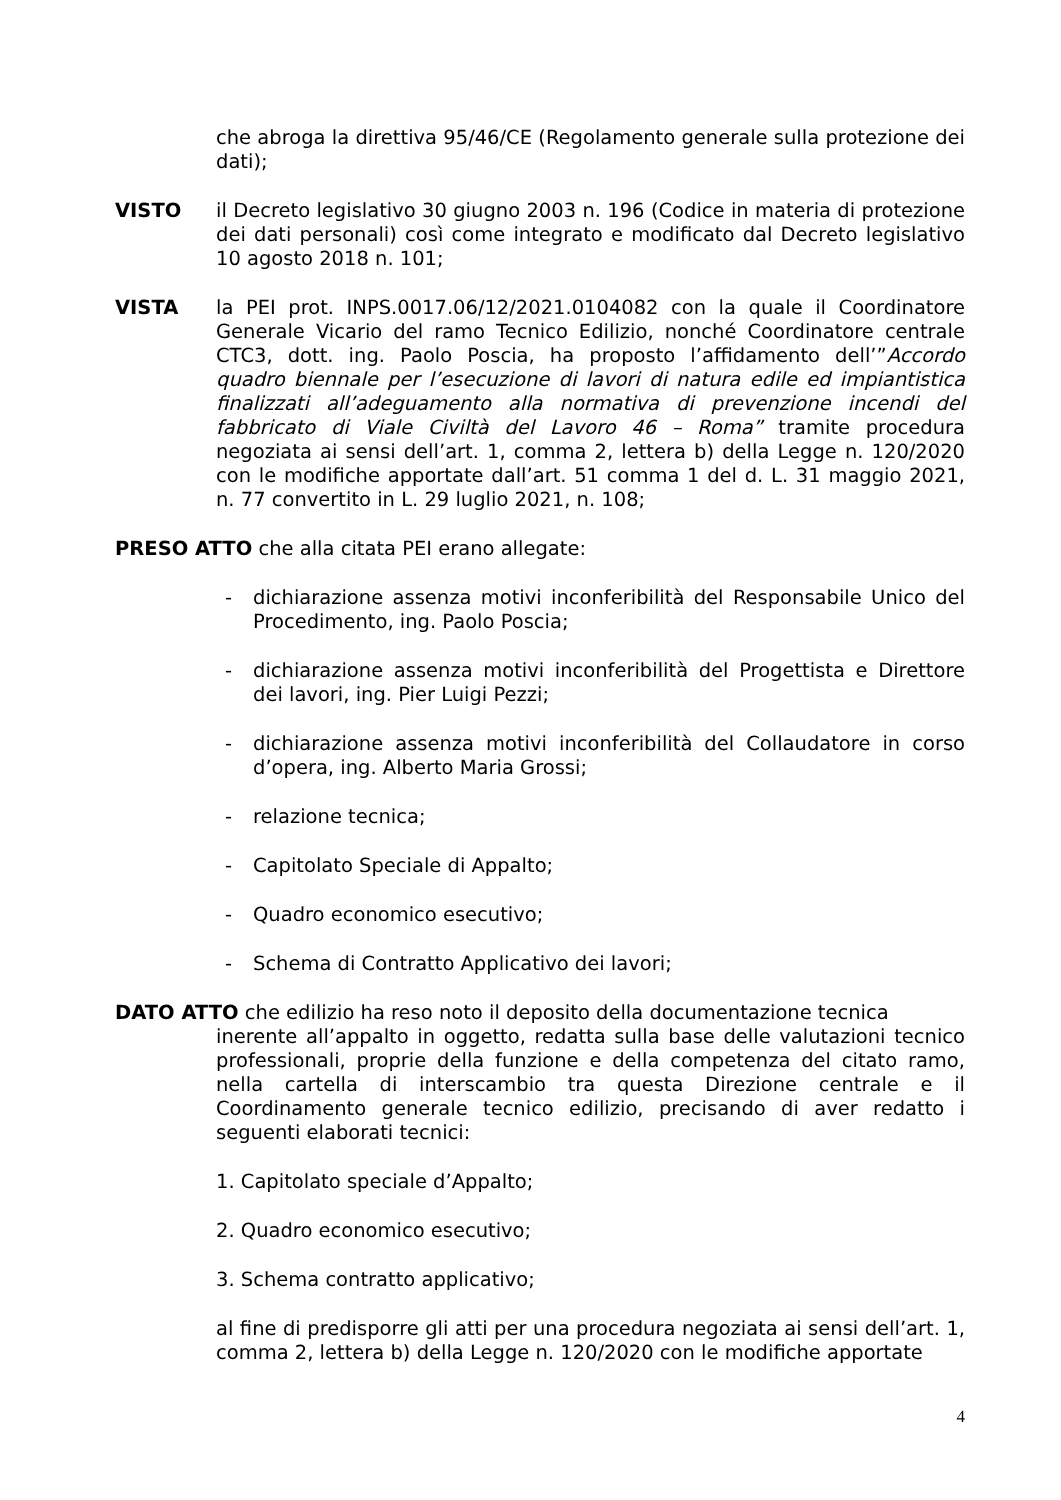che abroga la direttiva 95/46/CE (Regolamento generale sulla protezione dei dati);
VISTO il Decreto legislativo 30 giugno 2003 n. 196 (Codice in materia di protezione dei dati personali) così come integrato e modificato dal Decreto legislativo 10 agosto 2018 n. 101;
VISTA la PEI prot. INPS.0017.06/12/2021.0104082 con la quale il Coordinatore Generale Vicario del ramo Tecnico Edilizio, nonché Coordinatore centrale CTC3, dott. ing. Paolo Poscia, ha proposto l’affidamento dell’”Accordo quadro biennale per l’esecuzione di lavori di natura edile ed impiantistica finalizzati all’adeguamento alla normativa di prevenzione incendi del fabbricato di Viale Civiltà del Lavoro 46 – Roma” tramite procedura negoziata ai sensi dell’art. 1, comma 2, lettera b) della Legge n. 120/2020 con le modifiche apportate dall’art. 51 comma 1 del d. L. 31 maggio 2021, n. 77 convertito in L. 29 luglio 2021, n. 108;
PRESO ATTO che alla citata PEI erano allegate:
- dichiarazione assenza motivi inconferibilità del Responsabile Unico del Procedimento, ing. Paolo Poscia;
- dichiarazione assenza motivi inconferibilità del Progettista e Direttore dei lavori, ing. Pier Luigi Pezzi;
- dichiarazione assenza motivi inconferibilità del Collaudatore in corso d’opera, ing. Alberto Maria Grossi;
- relazione tecnica;
- Capitolato Speciale di Appalto;
- Quadro economico esecutivo;
- Schema di Contratto Applicativo dei lavori;
DATO ATTO che edilizio ha reso noto il deposito della documentazione tecnica
inerente all’appalto in oggetto, redatta sulla base delle valutazioni tecnico professionali, proprie della funzione e della competenza del citato ramo, nella cartella di interscambio tra questa Direzione centrale e il Coordinamento generale tecnico edilizio, precisando di aver redatto i seguenti elaborati tecnici:
1. Capitolato speciale d’Appalto;
2. Quadro economico esecutivo;
3. Schema contratto applicativo;
al fine di predisporre gli atti per una procedura negoziata ai sensi dell’art. 1, comma 2, lettera b) della Legge n. 120/2020 con le modifiche apportate
4